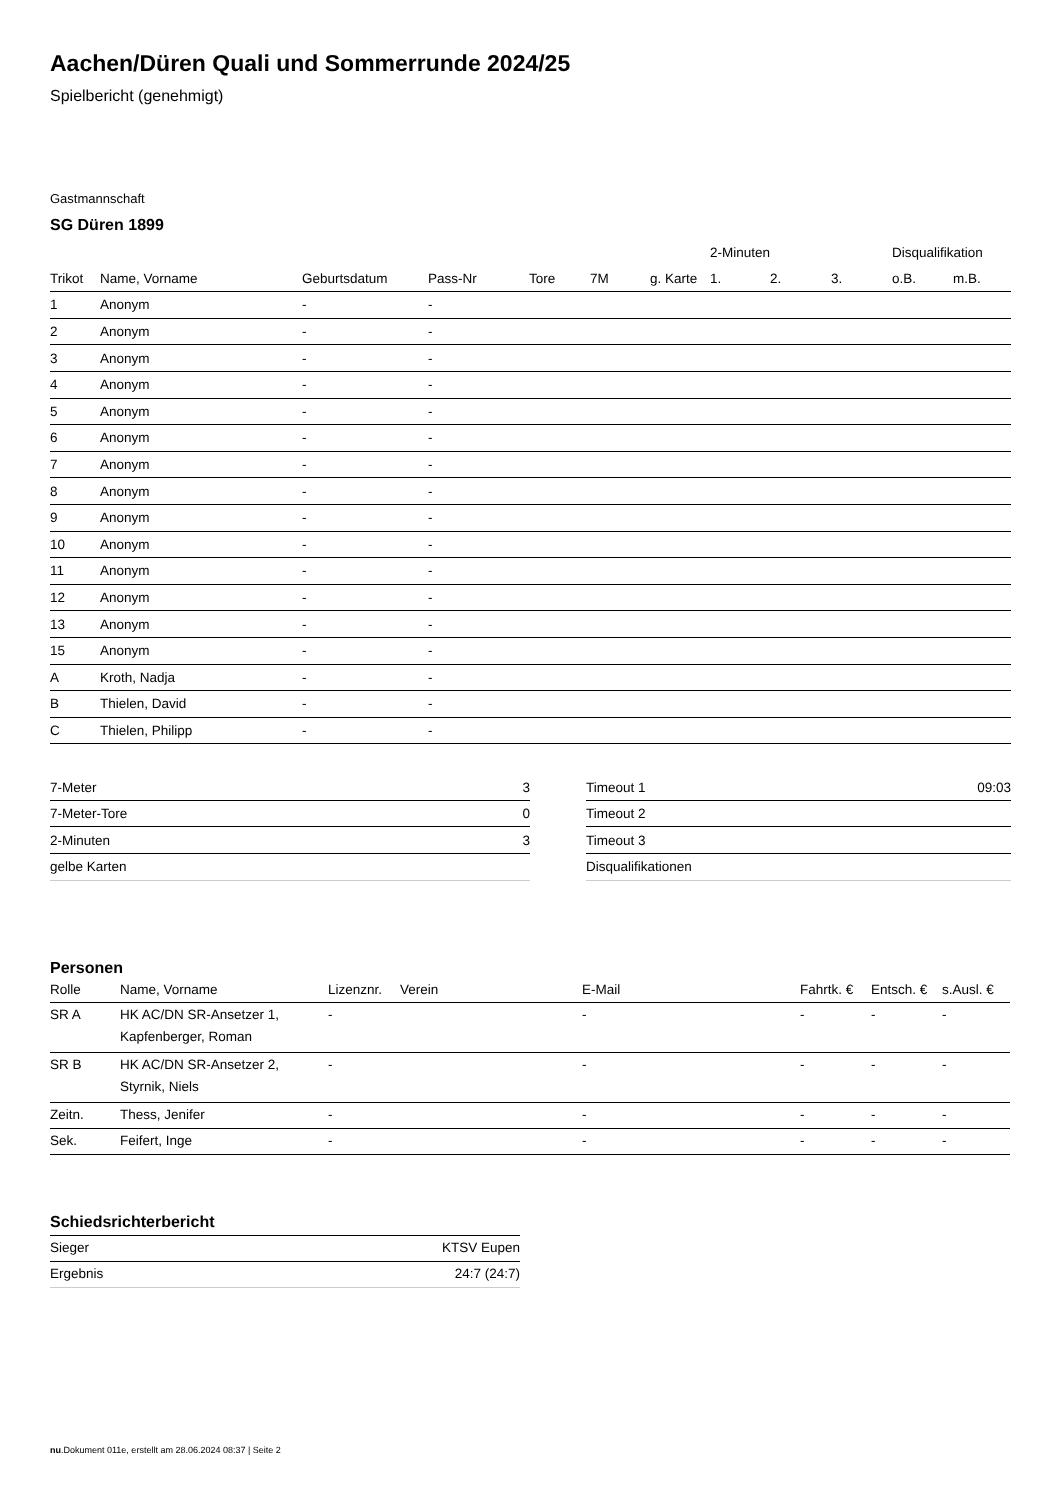Aachen/Düren Quali und Sommerrunde 2024/25
Spielbericht (genehmigt)
Gastmannschaft
SG Düren 1899
| | | | | | | | 2-Minuten | | | Disqualifikation | |
| --- | --- | --- | --- | --- | --- | --- | --- | --- | --- | --- | --- |
| Trikot | Name, Vorname | Geburtsdatum | Pass-Nr | Tore | 7M | g. Karte | 1. | 2. | 3. | o.B. | m.B. |
| 1 | Anonym | - | - | | | | | | | | |
| 2 | Anonym | - | - | | | | | | | | |
| 3 | Anonym | - | - | | | | | | | | |
| 4 | Anonym | - | - | | | | | | | | |
| 5 | Anonym | - | - | | | | | | | | |
| 6 | Anonym | - | - | | | | | | | | |
| 7 | Anonym | - | - | | | | | | | | |
| 8 | Anonym | - | - | | | | | | | | |
| 9 | Anonym | - | - | | | | | | | | |
| 10 | Anonym | - | - | | | | | | | | |
| 11 | Anonym | - | - | | | | | | | | |
| 12 | Anonym | - | - | | | | | | | | |
| 13 | Anonym | - | - | | | | | | | | |
| 15 | Anonym | - | - | | | | | | | | |
| A | Kroth, Nadja | - | - | | | | | | | | |
| B | Thielen, David | - | - | | | | | | | | |
| C | Thielen, Philipp | - | - | | | | | | | | |
| 7-Meter | 3 |
| 7-Meter-Tore | 0 |
| 2-Minuten | 3 |
| gelbe Karten | |
| Timeout 1 | 09:03 |
| Timeout 2 | |
| Timeout 3 | |
| Disqualifikationen | |
Personen
| Rolle | Name, Vorname | Lizenznr. | Verein | E-Mail | Fahrtk. € | Entsch. € | s.Ausl. € |
| --- | --- | --- | --- | --- | --- | --- | --- |
| SR A | HK AC/DN SR-Ansetzer 1, Kapfenberger, Roman | - | | - | - | - | - |
| SR B | HK AC/DN SR-Ansetzer 2, Styrnik, Niels | - | | - | - | - | - |
| Zeitn. | Thess, Jenifer | - | | - | - | - | - |
| Sek. | Feifert, Inge | - | | - | - | - | - |
Schiedsrichterbericht
| Sieger | KTSV Eupen |
| Ergebnis | 24:7 (24:7) |
nu.Dokument 011e, erstellt am 28.06.2024 08:37 | Seite 2